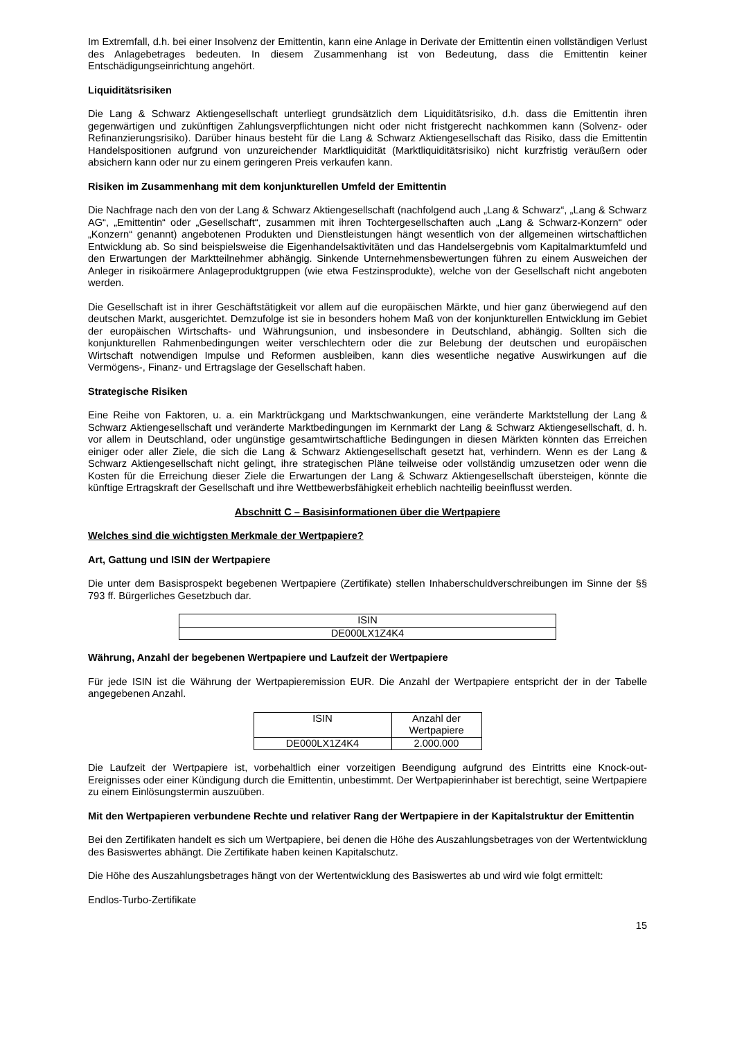Im Extremfall, d.h. bei einer Insolvenz der Emittentin, kann eine Anlage in Derivate der Emittentin einen vollständigen Verlust des Anlagebetrages bedeuten. In diesem Zusammenhang ist von Bedeutung, dass die Emittentin keiner Entschädigungseinrichtung angehört.
Liquiditätsrisiken
Die Lang & Schwarz Aktiengesellschaft unterliegt grundsätzlich dem Liquiditätsrisiko, d.h. dass die Emittentin ihren gegenwärtigen und zukünftigen Zahlungsverpflichtungen nicht oder nicht fristgerecht nachkommen kann (Solvenz- oder Refinanzierungsrisiko). Darüber hinaus besteht für die Lang & Schwarz Aktiengesellschaft das Risiko, dass die Emittentin Handelspositionen aufgrund von unzureichender Marktliquidität (Marktliquiditätsrisiko) nicht kurzfristig veräußern oder absichern kann oder nur zu einem geringeren Preis verkaufen kann.
Risiken im Zusammenhang mit dem konjunkturellen Umfeld der Emittentin
Die Nachfrage nach den von der Lang & Schwarz Aktiengesellschaft (nachfolgend auch „Lang & Schwarz“, „Lang & Schwarz AG“, „Emittentin“ oder „Gesellschaft“, zusammen mit ihren Tochtergesellschaften auch „Lang & Schwarz-Konzern“ oder „Konzern“ genannt) angebotenen Produkten und Dienstleistungen hängt wesentlich von der allgemeinen wirtschaftlichen Entwicklung ab. So sind beispielsweise die Eigenhandelsaktivitäten und das Handelsergebnis vom Kapitalmarktumfeld und den Erwartungen der Marktteilnehmer abhängig. Sinkende Unternehmensbewertungen führen zu einem Ausweichen der Anleger in risikoärmere Anlageproduktgruppen (wie etwa Festzinsprodukte), welche von der Gesellschaft nicht angeboten werden.
Die Gesellschaft ist in ihrer Geschäftstätigkeit vor allem auf die europäischen Märkte, und hier ganz überwiegend auf den deutschen Markt, ausgerichtet. Demzufolge ist sie in besonders hohem Maß von der konjunkturellen Entwicklung im Gebiet der europäischen Wirtschafts- und Währungsunion, und insbesondere in Deutschland, abhängig. Sollten sich die konjunkturellen Rahmenbedingungen weiter verschlechtern oder die zur Belebung der deutschen und europäischen Wirtschaft notwendigen Impulse und Reformen ausbleiben, kann dies wesentliche negative Auswirkungen auf die Vermögens-, Finanz- und Ertragslage der Gesellschaft haben.
Strategische Risiken
Eine Reihe von Faktoren, u. a. ein Marktrückgang und Marktschwankungen, eine veränderte Marktstellung der Lang & Schwarz Aktiengesellschaft und veränderte Marktbedingungen im Kernmarkt der Lang & Schwarz Aktiengesellschaft, d. h. vor allem in Deutschland, oder ungünstige gesamtwirtschaftliche Bedingungen in diesen Märkten könnten das Erreichen einiger oder aller Ziele, die sich die Lang & Schwarz Aktiengesellschaft gesetzt hat, verhindern. Wenn es der Lang & Schwarz Aktiengesellschaft nicht gelingt, ihre strategischen Pläne teilweise oder vollständig umzusetzen oder wenn die Kosten für die Erreichung dieser Ziele die Erwartungen der Lang & Schwarz Aktiengesellschaft übersteigen, könnte die künftige Ertragskraft der Gesellschaft und ihre Wettbewerbsfähigkeit erheblich nachteilig beeinflusst werden.
Abschnitt C – Basisinformationen über die Wertpapiere
Welches sind die wichtigsten Merkmale der Wertpapiere?
Art, Gattung und ISIN der Wertpapiere
Die unter dem Basisprospekt begebenen Wertpapiere (Zertifikate) stellen Inhaberschuldverschreibungen im Sinne der §§ 793 ff. Bürgerliches Gesetzbuch dar.
| ISIN |
| --- |
| DE000LX1Z4K4 |
Währung, Anzahl der begebenen Wertpapiere und Laufzeit der Wertpapiere
Für jede ISIN ist die Währung der Wertpapieremission EUR. Die Anzahl der Wertpapiere entspricht der in der Tabelle angegebenen Anzahl.
| ISIN | Anzahl der Wertpapiere |
| --- | --- |
| DE000LX1Z4K4 | 2.000.000 |
Die Laufzeit der Wertpapiere ist, vorbehaltlich einer vorzeitigen Beendigung aufgrund des Eintritts eine Knock-out-Ereignisses oder einer Kündigung durch die Emittentin, unbestimmt. Der Wertpapierinhaber ist berechtigt, seine Wertpapiere zu einem Einlösungstermin auszuüben.
Mit den Wertpapieren verbundene Rechte und relativer Rang der Wertpapiere in der Kapitalstruktur der Emittentin
Bei den Zertifikaten handelt es sich um Wertpapiere, bei denen die Höhe des Auszahlungsbetrages von der Wertentwicklung des Basiswertes abhängt. Die Zertifikate haben keinen Kapitalschutz.
Die Höhe des Auszahlungsbetrages hängt von der Wertentwicklung des Basiswertes ab und wird wie folgt ermittelt:
Endlos-Turbo-Zertifikate
15